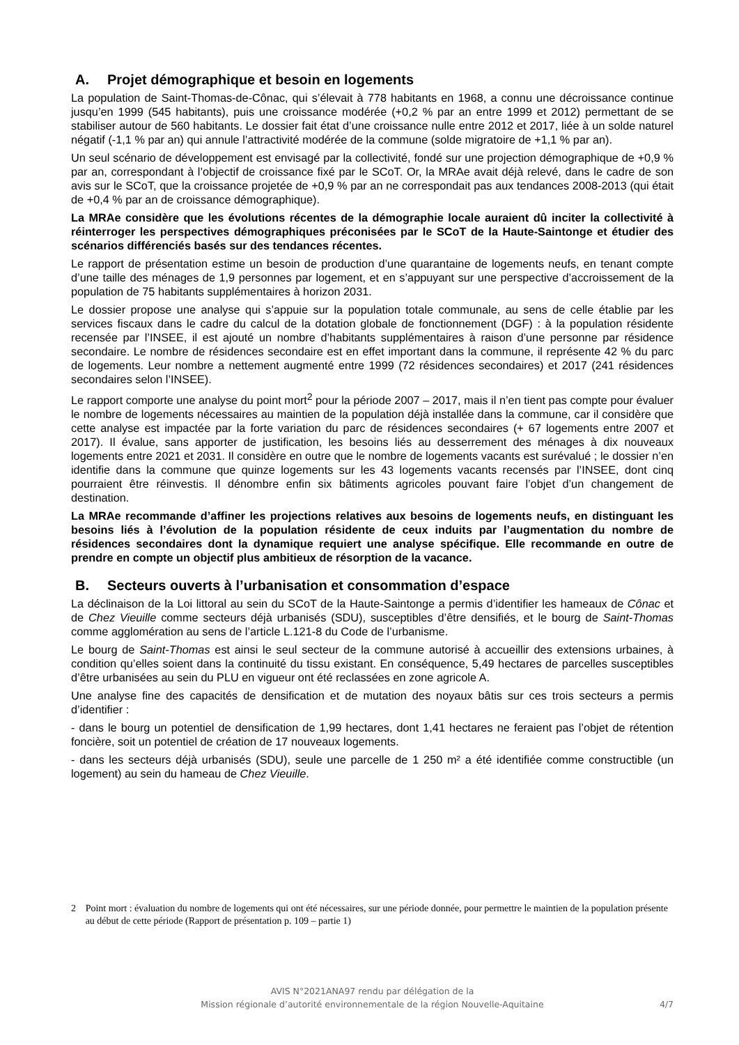A. Projet démographique et besoin en logements
La population de Saint-Thomas-de-Cônac, qui s’élevait à 778 habitants en 1968, a connu une décroissance continue jusqu’en 1999 (545 habitants), puis une croissance modérée (+0,2 % par an entre 1999 et 2012) permettant de se stabiliser autour de 560 habitants. Le dossier fait état d’une croissance nulle entre 2012 et 2017, liée à un solde naturel négatif (-1,1 % par an) qui annule l’attractivité modérée de la commune (solde migratoire de +1,1 % par an).
Un seul scénario de développement est envisagé par la collectivité, fondé sur une projection démographique de +0,9 % par an, correspondant à l’objectif de croissance fixé par le SCoT. Or, la MRAe avait déjà relevé, dans le cadre de son avis sur le SCoT, que la croissance projetée de +0,9 % par an ne correspondait pas aux tendances 2008-2013 (qui était de +0,4 % par an de croissance démographique).
La MRAe considère que les évolutions récentes de la démographie locale auraient dû inciter la collectivité à réinterroger les perspectives démographiques préconisées par le SCoT de la Haute-Saintonge et étudier des scénarios différenciés basés sur des tendances récentes.
Le rapport de présentation estime un besoin de production d’une quarantaine de logements neufs, en tenant compte d’une taille des ménages de 1,9 personnes par logement, et en s’appuyant sur une perspective d’accroissement de la population de 75 habitants supplémentaires à horizon 2031.
Le dossier propose une analyse qui s’appuie sur la population totale communale, au sens de celle établie par les services fiscaux dans le cadre du calcul de la dotation globale de fonctionnement (DGF) : à la population résidente recensée par l’INSEE, il est ajouté un nombre d’habitants supplémentaires à raison d’une personne par résidence secondaire. Le nombre de résidences secondaire est en effet important dans la commune, il représente 42 % du parc de logements. Leur nombre a nettement augmenté entre 1999 (72 résidences secondaires) et 2017 (241 résidences secondaires selon l’INSEE).
Le rapport comporte une analyse du point mort<sup>2</sup> pour la période 2007 – 2017, mais il n’en tient pas compte pour évaluer le nombre de logements nécessaires au maintien de la population déjà installée dans la commune, car il considère que cette analyse est impactée par la forte variation du parc de résidences secondaires (+ 67 logements entre 2007 et 2017). Il évalue, sans apporter de justification, les besoins liés au desserrement des ménages à dix nouveaux logements entre 2021 et 2031. Il considère en outre que le nombre de logements vacants est surévalué ; le dossier n’en identifie dans la commune que quinze logements sur les 43 logements vacants recensés par l’INSEE, dont cinq pourraient être réinvestis. Il dénombre enfin six bâtiments agricoles pouvant faire l’objet d’un changement de destination.
La MRAe recommande d’affiner les projections relatives aux besoins de logements neufs, en distinguant les besoins liés à l’évolution de la population résidente de ceux induits par l’augmentation du nombre de résidences secondaires dont la dynamique requiert une analyse spécifique. Elle recommande en outre de prendre en compte un objectif plus ambitieux de résorption de la vacance.
B. Secteurs ouverts à l’urbanisation et consommation d’espace
La déclinaison de la Loi littoral au sein du SCoT de la Haute-Saintonge a permis d’identifier les hameaux de Cônac et de Chez Vieuille comme secteurs déjà urbanisés (SDU), susceptibles d’être densifiés, et le bourg de Saint-Thomas comme agglomération au sens de l’article L.121-8 du Code de l’urbanisme.
Le bourg de Saint-Thomas est ainsi le seul secteur de la commune autorisé à accueillir des extensions urbaines, à condition qu’elles soient dans la continuité du tissu existant. En conséquence, 5,49 hectares de parcelles susceptibles d’être urbanisées au sein du PLU en vigueur ont été reclassées en zone agricole A.
Une analyse fine des capacités de densification et de mutation des noyaux bâtis sur ces trois secteurs a permis d’identifier :
- dans le bourg un potentiel de densification de 1,99 hectares, dont 1,41 hectares ne feraient pas l’objet de rétention foncière, soit un potentiel de création de 17 nouveaux logements.
- dans les secteurs déjà urbanisés (SDU), seule une parcelle de 1 250 m² a été identifiée comme constructible (un logement) au sein du hameau de Chez Vieuille.
2 Point mort : évaluation du nombre de logements qui ont été nécessaires, sur une période donnée, pour permettre le maintien de la population présente au début de cette période (Rapport de présentation p. 109 – partie 1)
AVIS N°2021ANA97 rendu par délégation de la
Mission régionale d’autorité environnementale de la région Nouvelle-Aquitaine
4/7